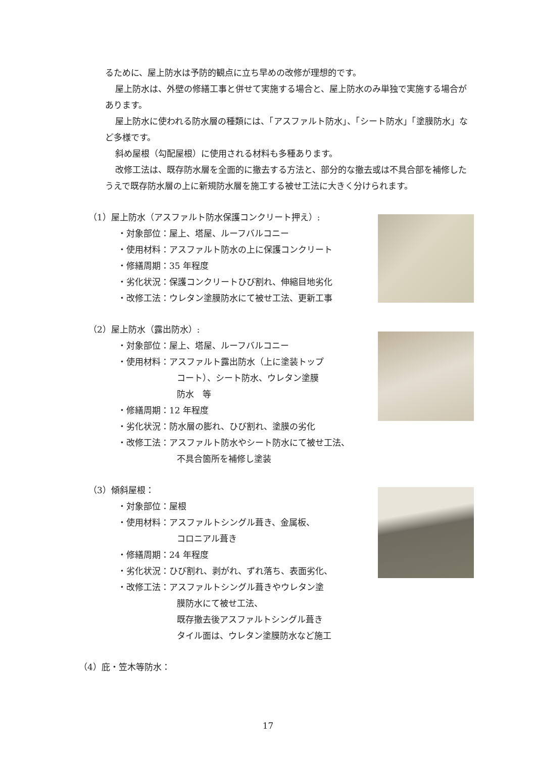るために、屋上防水は予防的観点に立ち早めの改修が理想的です。
屋上防水は、外壁の修繕工事と併せて実施する場合と、屋上防水のみ単独で実施する場合があります。
屋上防水に使われる防水層の種類には、「アスファルト防水」、「シート防水」「塗膜防水」など多様です。
斜め屋根（勾配屋根）に使用される材料も多種あります。
改修工法は、既存防水層を全面的に撤去する方法と、部分的な撤去或は不具合部を補修したうえで既存防水層の上に新規防水層を施工する被せ工法に大きく分けられます。
（1）屋上防水（アスファルト防水保護コンクリート押え）:
・対象部位：屋上、塔屋、ルーフバルコニー
・使用材料：アスファルト防水の上に保護コンクリート
・修繕周期：35 年程度
・劣化状況：保護コンクリートひび割れ、伸縮目地劣化
・改修工法：ウレタン塗膜防水にて被せ工法、更新工事
（2）屋上防水（露出防水）:
・対象部位：屋上、塔屋、ルーフバルコニー
・使用材料：アスファルト露出防水（上に塗装トップ
コート）、シート防水、ウレタン塗膜
防水　等
・修繕周期：12 年程度
・劣化状況：防水層の膨れ、ひび割れ、塗膜の劣化
・改修工法：アスファルト防水やシート防水にて被せ工法、
不具合箇所を補修し塗装
（3）傾斜屋根：
・対象部位：屋根
・使用材料：アスファルトシングル葺き、金属板、
コロニアル葺き
・修繕周期：24 年程度
・劣化状況：ひび割れ、剥がれ、ずれ落ち、表面劣化、
・改修工法：アスファルトシングル葺きやウレタン塗
膜防水にて被せ工法、
既存撤去後アスファルトシングル葺き
タイル面は、ウレタン塗膜防水など施工
（4）庇・笠木等防水：
17